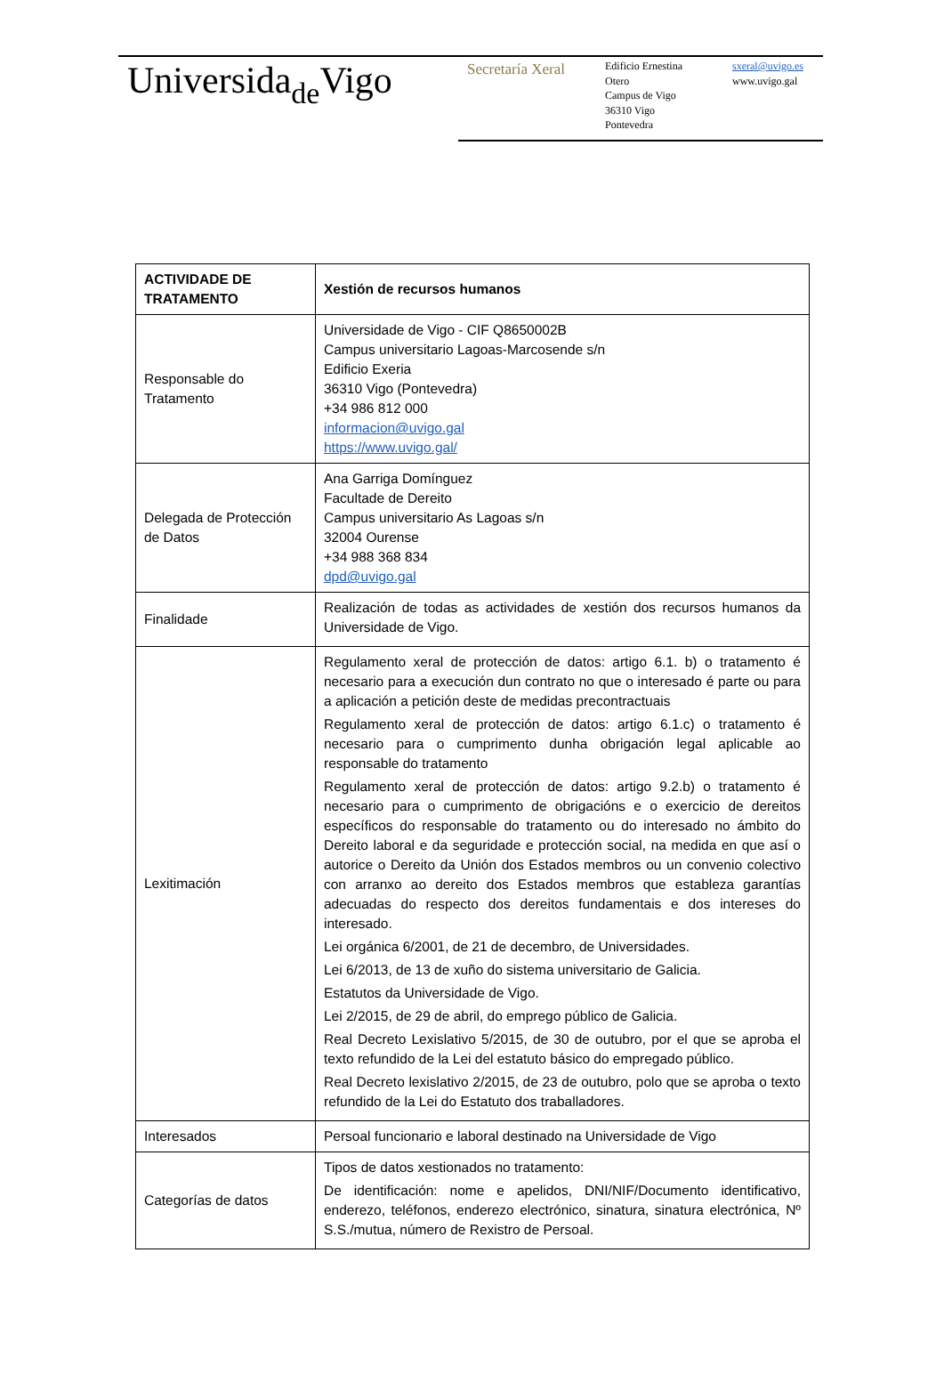Universidade Vigo Secretaría Xeral
Edificio Ernestina
Otero
Campus de Vigo
36310 Vigo
Pontevedra
sxeral@uvigo.es
www.uvigo.gal
| ACTIVIDADE DE TRATAMENTO | Xestión de recursos humanos |
| --- | --- |
| Responsable do Tratamento | Universidade de Vigo - CIF Q8650002B Campus universitario Lagoas-Marcosende s/n Edificio Exeria 36310 Vigo (Pontevedra) +34 986 812 000 informacion@uvigo.gal https://www.uvigo.gal/ |
| Delegada de Protección de Datos | Ana Garriga Domínguez Facultade de Dereito Campus universitario As Lagoas s/n 32004 Ourense +34 988 368 834 dpd@uvigo.gal |
| Finalidade | Realización de todas as actividades de xestión dos recursos humanos da Universidade de Vigo. |
| Lexitimación | Regulamento xeral de protección de datos: artigo 6.1. b) o tratamento é necesario para a execución dun contrato no que o interesado é parte ou para a aplicación a petición deste de medidas precontractuais Regulamento xeral de protección de datos: artigo 6.1.c) o tratamento é necesario para o cumprimento dunha obrigación legal aplicable ao responsable do tratamento Regulamento xeral de protección de datos: artigo 9.2.b) o tratamento é necesario para o cumprimento de obrigacións e o exercicio de dereitos específicos do responsable do tratamento ou do interesado no ámbito do Dereito laboral e da seguridade e protección social, na medida en que así o autorice o Dereito da Unión dos Estados membros ou un convenio colectivo con arranxo ao dereito dos Estados membros que estableza garantías adecuadas do respecto dos dereitos fundamentais e dos intereses do interesado. Lei orgánica 6/2001, de 21 de decembro, de Universidades. Lei 6/2013, de 13 de xuño do sistema universitario de Galicia. Estatutos da Universidade de Vigo. Lei 2/2015, de 29 de abril, do emprego público de Galicia. Real Decreto Lexislativo 5/2015, de 30 de outubro, por el que se aproba el texto refundido de la Lei del estatuto básico do empregado público. Real Decreto lexislativo 2/2015, de 23 de outubro, polo que se aproba o texto refundido de la Lei do Estatuto dos traballadores. |
| Interesados | Persoal funcionario e laboral destinado na Universidade de Vigo |
| Categorías de datos | Tipos de datos xestionados no tratamento: De identificación: nome e apelidos, DNI/NIF/Documento identificativo, enderezo, teléfonos, enderezo electrónico, sinatura, sinatura electrónica, Nº S.S./mutua, número de Rexistro de Persoal. |